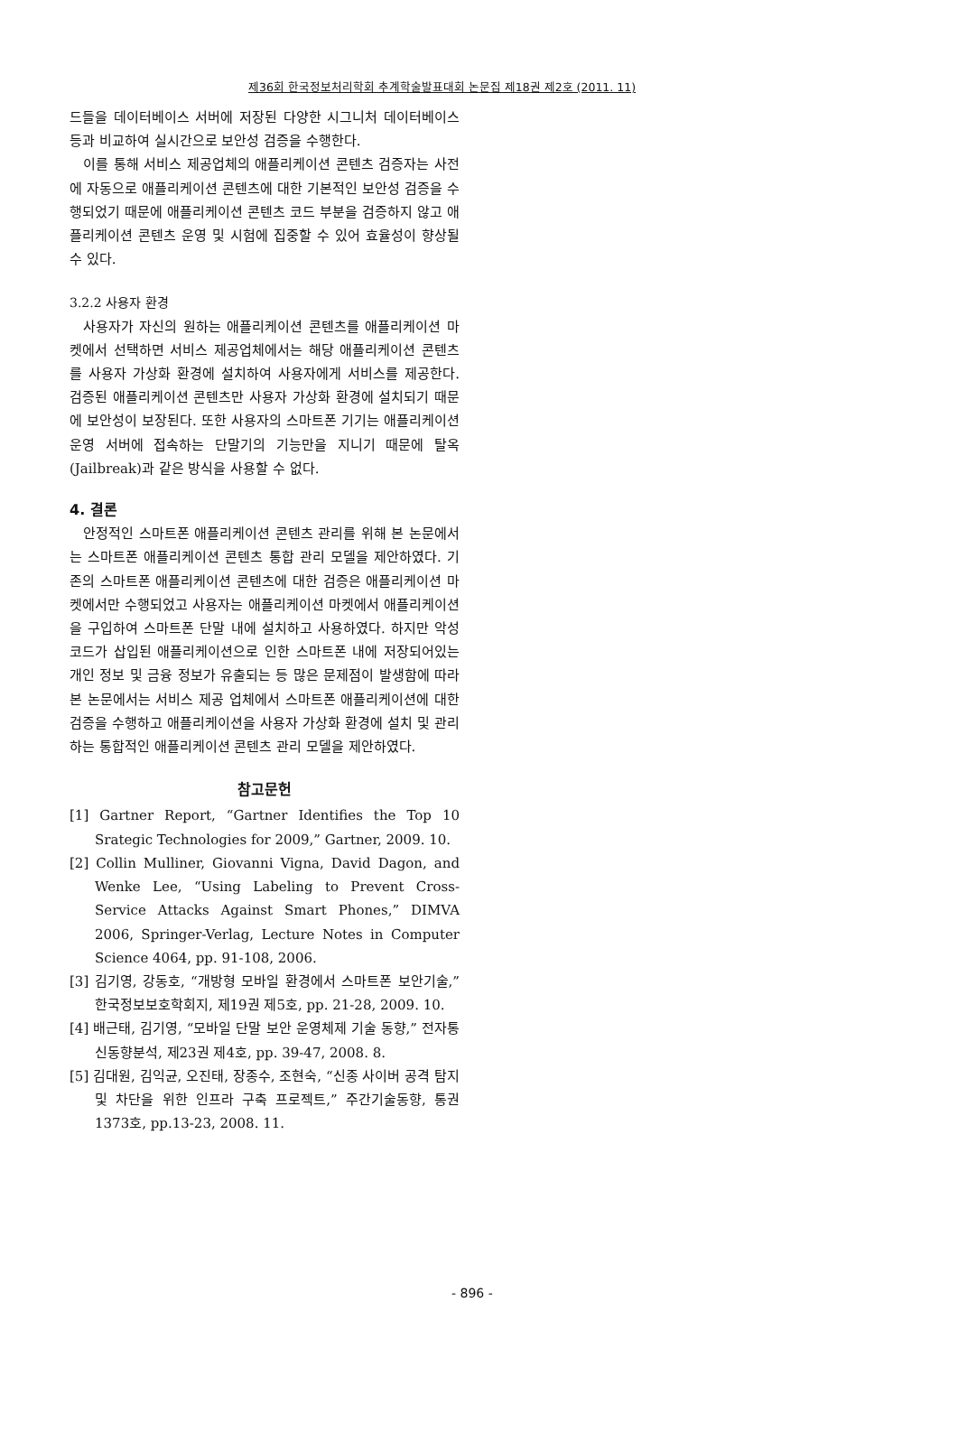제36회 한국정보처리학회 추계학술발표대회 논문집 제18권 제2호 (2011. 11)
드들을 데이터베이스 서버에 저장된 다양한 시그니처 데이터베이스 등과 비교하여 실시간으로 보안성 검증을 수행한다.
이를 통해 서비스 제공업체의 애플리케이션 콘텐츠 검증자는 사전에 자동으로 애플리케이션 콘텐츠에 대한 기본적인 보안성 검증을 수행되었기 때문에 애플리케이션 콘텐츠 코드 부분을 검증하지 않고 애플리케이션 콘텐츠 운영 및 시험에 집중할 수 있어 효율성이 향상될 수 있다.
3.2.2 사용자 환경
사용자가 자신의 원하는 애플리케이션 콘텐츠를 애플리케이션 마켓에서 선택하면 서비스 제공업체에서는 해당 애플리케이션 콘텐츠를 사용자 가상화 환경에 설치하여 사용자에게 서비스를 제공한다. 검증된 애플리케이션 콘텐츠만 사용자 가상화 환경에 설치되기 때문에 보안성이 보장된다. 또한 사용자의 스마트폰 기기는 애플리케이션 운영 서버에 접속하는 단말기의 기능만을 지니기 때문에 탈옥(Jailbreak)과 같은 방식을 사용할 수 없다.
4. 결론
안정적인 스마트폰 애플리케이션 콘텐츠 관리를 위해 본 논문에서는 스마트폰 애플리케이션 콘텐츠 통합 관리 모델을 제안하였다. 기존의 스마트폰 애플리케이션 콘텐츠에 대한 검증은 애플리케이션 마켓에서만 수행되었고 사용자는 애플리케이션 마켓에서 애플리케이션을 구입하여 스마트폰 단말 내에 설치하고 사용하였다. 하지만 악성코드가 삽입된 애플리케이션으로 인한 스마트폰 내에 저장되어있는 개인 정보 및 금융 정보가 유출되는 등 많은 문제점이 발생함에 따라 본 논문에서는 서비스 제공 업체에서 스마트폰 애플리케이션에 대한 검증을 수행하고 애플리케이션을 사용자 가상화 환경에 설치 및 관리하는 통합적인 애플리케이션 콘텐츠 관리 모델을 제안하였다.
참고문헌
[1] Gartner Report, “Gartner Identifies the Top 10 Srategic Technologies for 2009,” Gartner, 2009. 10.
[2] Collin Mulliner, Giovanni Vigna, David Dagon, and Wenke Lee, “Using Labeling to Prevent Cross-Service Attacks Against Smart Phones,” DIMVA 2006, Springer-Verlag, Lecture Notes in Computer Science 4064, pp. 91-108, 2006.
[3] 김기영, 강동호, “개방형 모바일 환경에서 스마트폰 보안기술,” 한국정보보호학회지, 제19권 제5호, pp. 21-28, 2009. 10.
[4] 배근태, 김기영, “모바일 단말 보안 운영체제 기술 동향,” 전자통신동향분석, 제23권 제4호, pp. 39-47, 2008. 8.
[5] 김대원, 김익균, 오진태, 장종수, 조현숙, “신종 사이버 공격 탐지 및 차단을 위한 인프라 구축 프로젝트,” 주간기술동향, 통권 1373호, pp.13-23, 2008. 11.
- 896 -